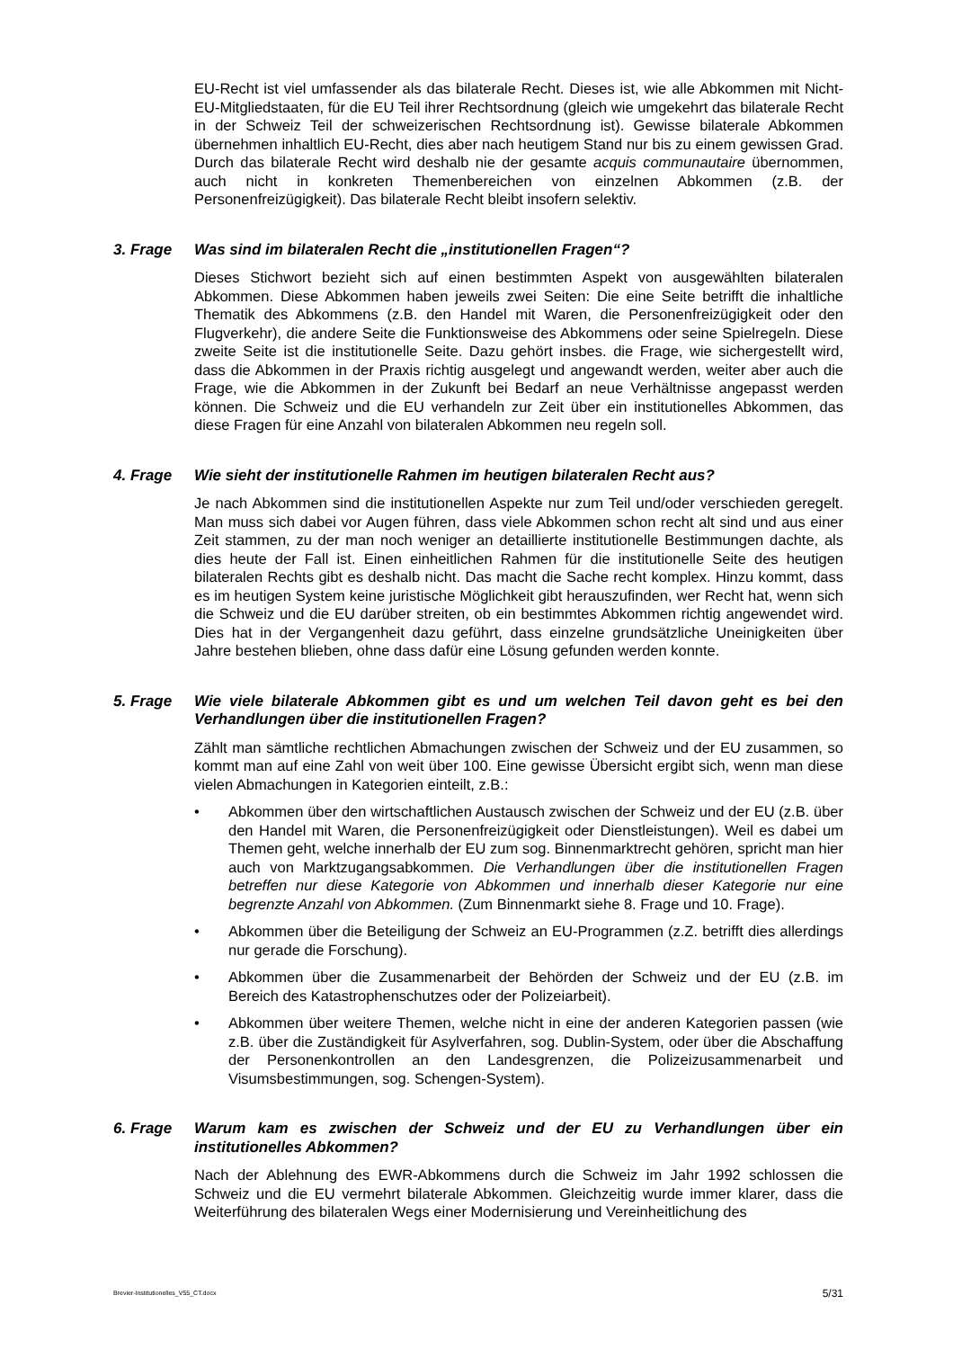EU-Recht ist viel umfassender als das bilaterale Recht. Dieses ist, wie alle Abkommen mit Nicht-EU-Mitgliedstaaten, für die EU Teil ihrer Rechtsordnung (gleich wie umgekehrt das bilaterale Recht in der Schweiz Teil der schweizerischen Rechtsordnung ist). Gewisse bilaterale Abkommen übernehmen inhaltlich EU-Recht, dies aber nach heutigem Stand nur bis zu einem gewissen Grad. Durch das bilaterale Recht wird deshalb nie der gesamte acquis communautaire übernommen, auch nicht in konkreten Themenbereichen von einzelnen Abkommen (z.B. der Personenfreizügigkeit). Das bilaterale Recht bleibt insofern selektiv.
3. Frage Was sind im bilateralen Recht die „institutionellen Fragen“?
Dieses Stichwort bezieht sich auf einen bestimmten Aspekt von ausgewählten bilateralen Abkommen. Diese Abkommen haben jeweils zwei Seiten: Die eine Seite betrifft die inhaltliche Thematik des Abkommens (z.B. den Handel mit Waren, die Personenfreizügigkeit oder den Flugverkehr), die andere Seite die Funktionsweise des Abkommens oder seine Spielregeln. Diese zweite Seite ist die institutionelle Seite. Dazu gehört insbes. die Frage, wie sichergestellt wird, dass die Abkommen in der Praxis richtig ausgelegt und angewandt werden, weiter aber auch die Frage, wie die Abkommen in der Zukunft bei Bedarf an neue Verhältnisse angepasst werden können. Die Schweiz und die EU verhandeln zur Zeit über ein institutionelles Abkommen, das diese Fragen für eine Anzahl von bilateralen Abkommen neu regeln soll.
4. Frage Wie sieht der institutionelle Rahmen im heutigen bilateralen Recht aus?
Je nach Abkommen sind die institutionellen Aspekte nur zum Teil und/oder verschieden geregelt. Man muss sich dabei vor Augen führen, dass viele Abkommen schon recht alt sind und aus einer Zeit stammen, zu der man noch weniger an detaillierte institutionelle Bestimmungen dachte, als dies heute der Fall ist. Einen einheitlichen Rahmen für die institutionelle Seite des heutigen bilateralen Rechts gibt es deshalb nicht. Das macht die Sache recht komplex. Hinzu kommt, dass es im heutigen System keine juristische Möglichkeit gibt herauszufinden, wer Recht hat, wenn sich die Schweiz und die EU darüber streiten, ob ein bestimmtes Abkommen richtig angewendet wird. Dies hat in der Vergangenheit dazu geführt, dass einzelne grundsätzliche Uneinigkeiten über Jahre bestehen blieben, ohne dass dafür eine Lösung gefunden werden konnte.
5. Frage Wie viele bilaterale Abkommen gibt es und um welchen Teil davon geht es bei den Verhandlungen über die institutionellen Fragen?
Zählt man sämtliche rechtlichen Abmachungen zwischen der Schweiz und der EU zusammen, so kommt man auf eine Zahl von weit über 100. Eine gewisse Übersicht ergibt sich, wenn man diese vielen Abmachungen in Kategorien einteilt, z.B.:
• Abkommen über den wirtschaftlichen Austausch zwischen der Schweiz und der EU (z.B. über den Handel mit Waren, die Personenfreizügigkeit oder Dienstleistungen). Weil es dabei um Themen geht, welche innerhalb der EU zum sog. Binnenmarktrecht gehören, spricht man hier auch von Marktzugangsabkommen. Die Verhandlungen über die institutionellen Fragen betreffen nur diese Kategorie von Abkommen und innerhalb dieser Kategorie nur eine begrenzte Anzahl von Abkommen. (Zum Binnenmarkt siehe 8. Frage und 10. Frage).
• Abkommen über die Beteiligung der Schweiz an EU-Programmen (z.Z. betrifft dies allerdings nur gerade die Forschung).
• Abkommen über die Zusammenarbeit der Behörden der Schweiz und der EU (z.B. im Bereich des Katastrophenschutzes oder der Polizeiarbeit).
• Abkommen über weitere Themen, welche nicht in eine der anderen Kategorien passen (wie z.B. über die Zuständigkeit für Asylverfahren, sog. Dublin-System, oder über die Abschaffung der Personenkontrollen an den Landesgrenzen, die Polizeizusammenarbeit und Visumsbestimmungen, sog. Schengen-System).
6. Frage Warum kam es zwischen der Schweiz und der EU zu Verhandlungen über ein institutionelles Abkommen?
Nach der Ablehnung des EWR-Abkommens durch die Schweiz im Jahr 1992 schlossen die Schweiz und die EU vermehrt bilaterale Abkommen. Gleichzeitig wurde immer klarer, dass die Weiterführung des bilateralen Wegs einer Modernisierung und Vereinheitlichung des
Brevier-Institutionelles_V55_CT.docx 5/31